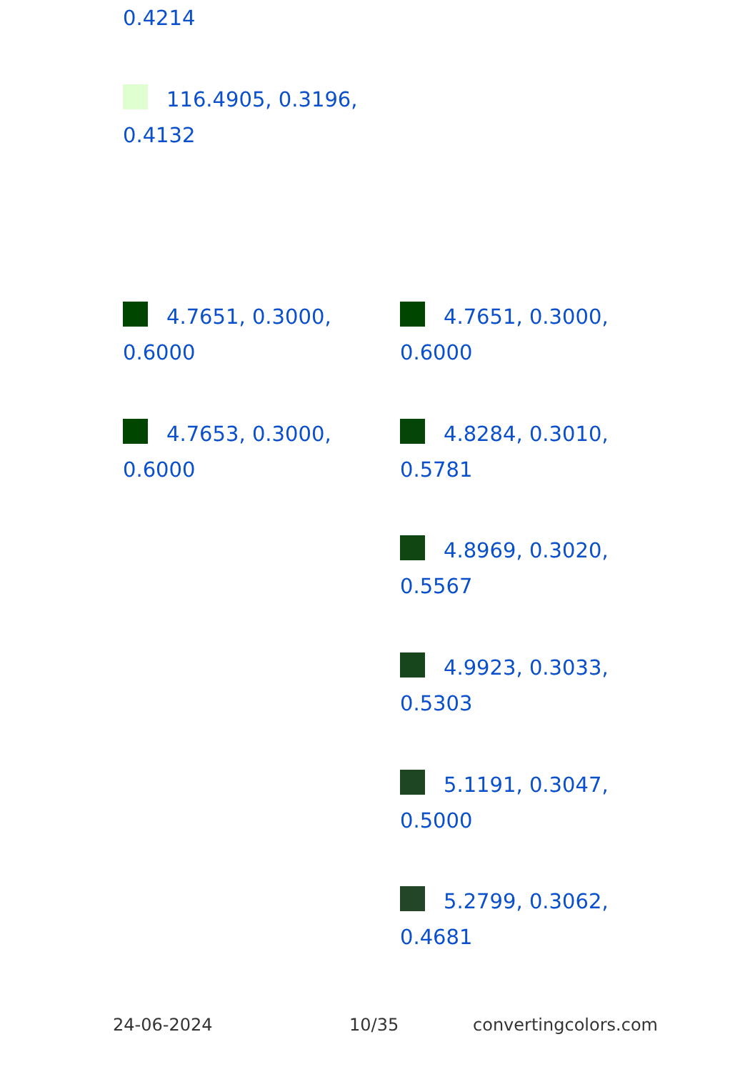0.4214
116.4905, 0.3196, 0.4132
4.7651, 0.3000, 0.6000
4.7651, 0.3000, 0.6000
4.7653, 0.3000, 0.6000
4.8284, 0.3010, 0.5781
4.8969, 0.3020, 0.5567
4.9923, 0.3033, 0.5303
5.1191, 0.3047, 0.5000
5.2799, 0.3062, 0.4681
24-06-2024 10/35 convertingcolors.com